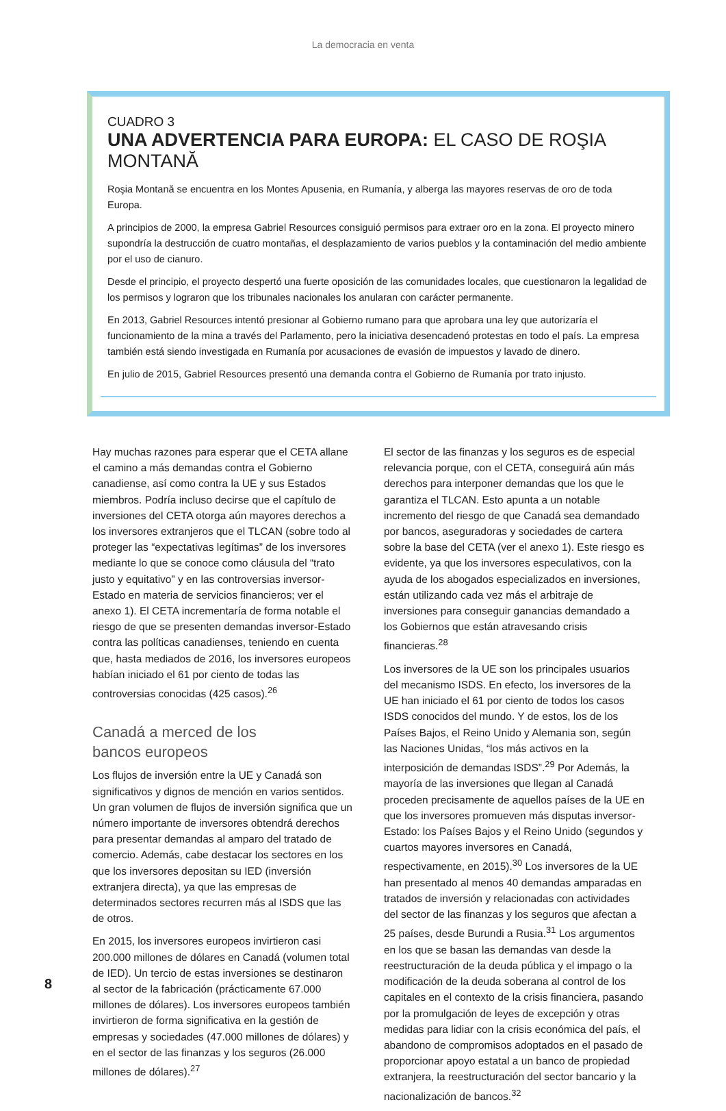La democracia en venta
CUADRO 3
UNA ADVERTENCIA PARA EUROPA: EL CASO DE ROŞIA MONTANĂ
Roşia Montană se encuentra en los Montes Apusenia, en Rumanía, y alberga las mayores reservas de oro de toda Europa.
A principios de 2000, la empresa Gabriel Resources consiguió permisos para extraer oro en la zona. El proyecto minero supondría la destrucción de cuatro montañas, el desplazamiento de varios pueblos y la contaminación del medio ambiente por el uso de cianuro.
Desde el principio, el proyecto despertó una fuerte oposición de las comunidades locales, que cuestionaron la legalidad de los permisos y lograron que los tribunales nacionales los anularan con carácter permanente.
En 2013, Gabriel Resources intentó presionar al Gobierno rumano para que aprobara una ley que autorizaría el funcionamiento de la mina a través del Parlamento, pero la iniciativa desencadenó protestas en todo el país. La empresa también está siendo investigada en Rumanía por acusaciones de evasión de impuestos y lavado de dinero.
En julio de 2015, Gabriel Resources presentó una demanda contra el Gobierno de Rumanía por trato injusto.
Hay muchas razones para esperar que el CETA allane el camino a más demandas contra el Gobierno canadiense, así como contra la UE y sus Estados miembros. Podría incluso decirse que el capítulo de inversiones del CETA otorga aún mayores derechos a los inversores extranjeros que el TLCAN (sobre todo al proteger las “expectativas legítimas” de los inversores mediante lo que se conoce como cláusula del “trato justo y equitativo” y en las controversias inversor-Estado en materia de servicios financieros; ver el anexo 1). El CETA incrementaría de forma notable el riesgo de que se presenten demandas inversor-Estado contra las políticas canadienses, teniendo en cuenta que, hasta mediados de 2016, los inversores europeos habían iniciado el 61 por ciento de todas las controversias conocidas (425 casos).<sup>26</sup>
Canadá a merced de los
bancos europeos
Los flujos de inversión entre la UE y Canadá son significativos y dignos de mención en varios sentidos. Un gran volumen de flujos de inversión significa que un número importante de inversores obtendrá derechos para presentar demandas al amparo del tratado de comercio. Además, cabe destacar los sectores en los que los inversores depositan su IED (inversión extranjera directa), ya que las empresas de determinados sectores recurren más al ISDS que las de otros.
En 2015, los inversores europeos invirtieron casi 200.000 millones de dólares en Canadá (volumen total de IED). Un tercio de estas inversiones se destinaron al sector de la fabricación (prácticamente 67.000 millones de dólares). Los inversores europeos también invirtieron de forma significativa en la gestión de empresas y sociedades (47.000 millones de dólares) y en el sector de las finanzas y los seguros (26.000 millones de dólares).<sup>27</sup>
El sector de las finanzas y los seguros es de especial relevancia porque, con el CETA, conseguirá aún más derechos para interponer demandas que los que le garantiza el TLCAN. Esto apunta a un notable incremento del riesgo de que Canadá sea demandado por bancos, aseguradoras y sociedades de cartera sobre la base del CETA (ver el anexo 1). Este riesgo es evidente, ya que los inversores especulativos, con la ayuda de los abogados especializados en inversiones, están utilizando cada vez más el arbitraje de inversiones para conseguir ganancias demandado a los Gobiernos que están atravesando crisis financieras.<sup>28</sup>
Los inversores de la UE son los principales usuarios del mecanismo ISDS. En efecto, los inversores de la UE han iniciado el 61 por ciento de todos los casos ISDS conocidos del mundo. Y de estos, los de los Países Bajos, el Reino Unido y Alemania son, según las Naciones Unidas, “los más activos en la interposición de demandas ISDS”.<sup>29</sup> Por Además, la mayoría de las inversiones que llegan al Canadá proceden precisamente de aquellos países de la UE en que los inversores promueven más disputas inversor-Estado: los Países Bajos y el Reino Unido (segundos y cuartos mayores inversores en Canadá, respectivamente, en 2015).<sup>30</sup> Los inversores de la UE han presentado al menos 40 demandas amparadas en tratados de inversión y relacionadas con actividades del sector de las finanzas y los seguros que afectan a 25 países, desde Burundi a Rusia.<sup>31</sup> Los argumentos en los que se basan las demandas van desde la reestructuración de la deuda pública y el impago o la modificación de la deuda soberana al control de los capitales en el contexto de la crisis financiera, pasando por la promulgación de leyes de excepción y otras medidas para lidiar con la crisis económica del país, el abandono de compromisos adoptados en el pasado de proporcionar apoyo estatal a un banco de propiedad extranjera, la reestructuración del sector bancario y la nacionalización de bancos.<sup>32</sup>
8